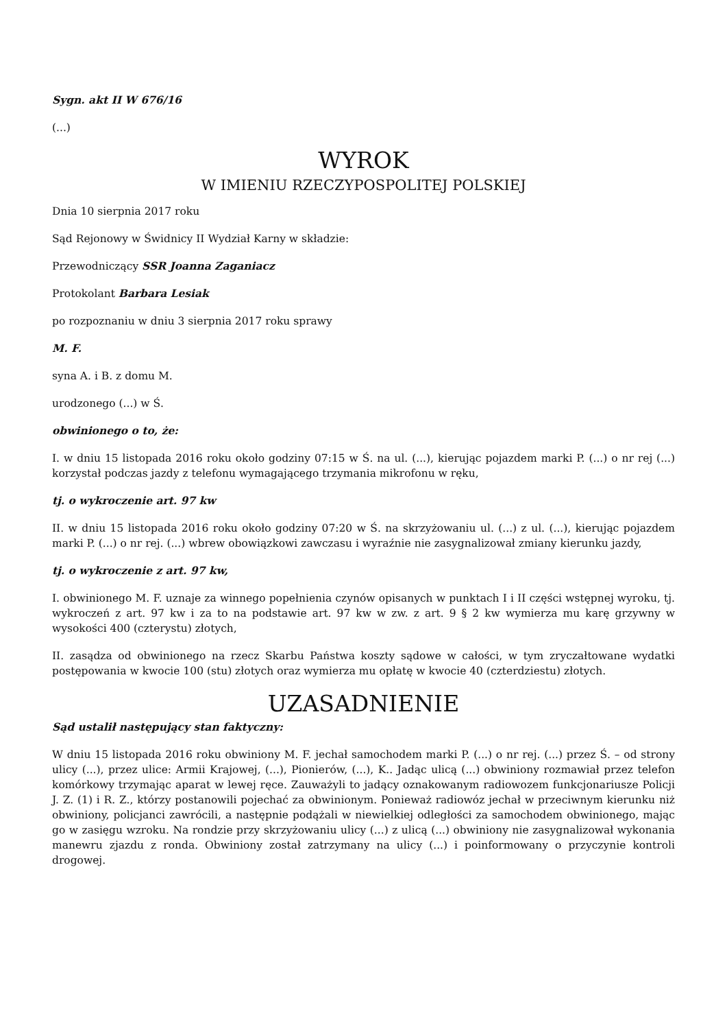Sygn. akt II W 676/16
(...)
WYROK
W IMIENIU RZECZYPOSPOLITEJ POLSKIEJ
Dnia 10 sierpnia 2017 roku
Sąd Rejonowy w Świdnicy II Wydział Karny w składzie:
Przewodniczący SSR Joanna Zaganiacz
Protokolant Barbara Lesiak
po rozpoznaniu w dniu 3 sierpnia 2017 roku sprawy
M. F.
syna A. i B. z domu M.
urodzonego (...) w Ś.
obwinionego o to, że:
I. w dniu 15 listopada 2016 roku około godziny 07:15 w Ś. na ul. (...), kierując pojazdem marki P. (...) o nr rej (...) korzystał podczas jazdy z telefonu wymagającego trzymania mikrofonu w ręku,
tj. o wykroczenie art. 97 kw
II. w dniu 15 listopada 2016 roku około godziny 07:20 w Ś. na skrzyżowaniu ul. (...) z ul. (...), kierując pojazdem marki P. (...) o nr rej. (...) wbrew obowiązkowi zawczasu i wyraźnie nie zasygnalizował zmiany kierunku jazdy,
tj. o wykroczenie z art. 97 kw,
I. obwinionego M. F. uznaje za winnego popełnienia czynów opisanych w punktach I i II części wstępnej wyroku, tj. wykroczeń z art. 97 kw i za to na podstawie art. 97 kw w zw. z art. 9 § 2 kw wymierza mu karę grzywny w wysokości 400 (czterystu) złotych,
II. zasądza od obwinionego na rzecz Skarbu Państwa koszty sądowe w całości, w tym zryczałtowane wydatki postępowania w kwocie 100 (stu) złotych oraz wymierza mu opłatę w kwocie 40 (czterdziestu) złotych.
UZASADNIENIE
Sąd ustalił następujący stan faktyczny:
W dniu 15 listopada 2016 roku obwiniony M. F. jechał samochodem marki P. (...) o nr rej. (...) przez Ś. – od strony ulicy (...), przez ulice: Armii Krajowej, (...), Pionierów, (...), K.. Jadąc ulicą (...) obwiniony rozmawiał przez telefon komórkowy trzymając aparat w lewej ręce. Zauważyli to jadący oznakowanym radiowozem funkcjonariusze Policji J. Z. (1) i R. Z., którzy postanowili pojechać za obwinionym. Ponieważ radiowóz jechał w przeciwnym kierunku niż obwiniony, policjanci zawrócili, a następnie podążali w niewielkiej odległości za samochodem obwinionego, mając go w zasięgu wzroku. Na rondzie przy skrzyżowaniu ulicy (...) z ulicą (...) obwiniony nie zasygnalizował wykonania manewru zjazdu z ronda. Obwiniony został zatrzymany na ulicy (...) i poinformowany o przyczynie kontroli drogowej.